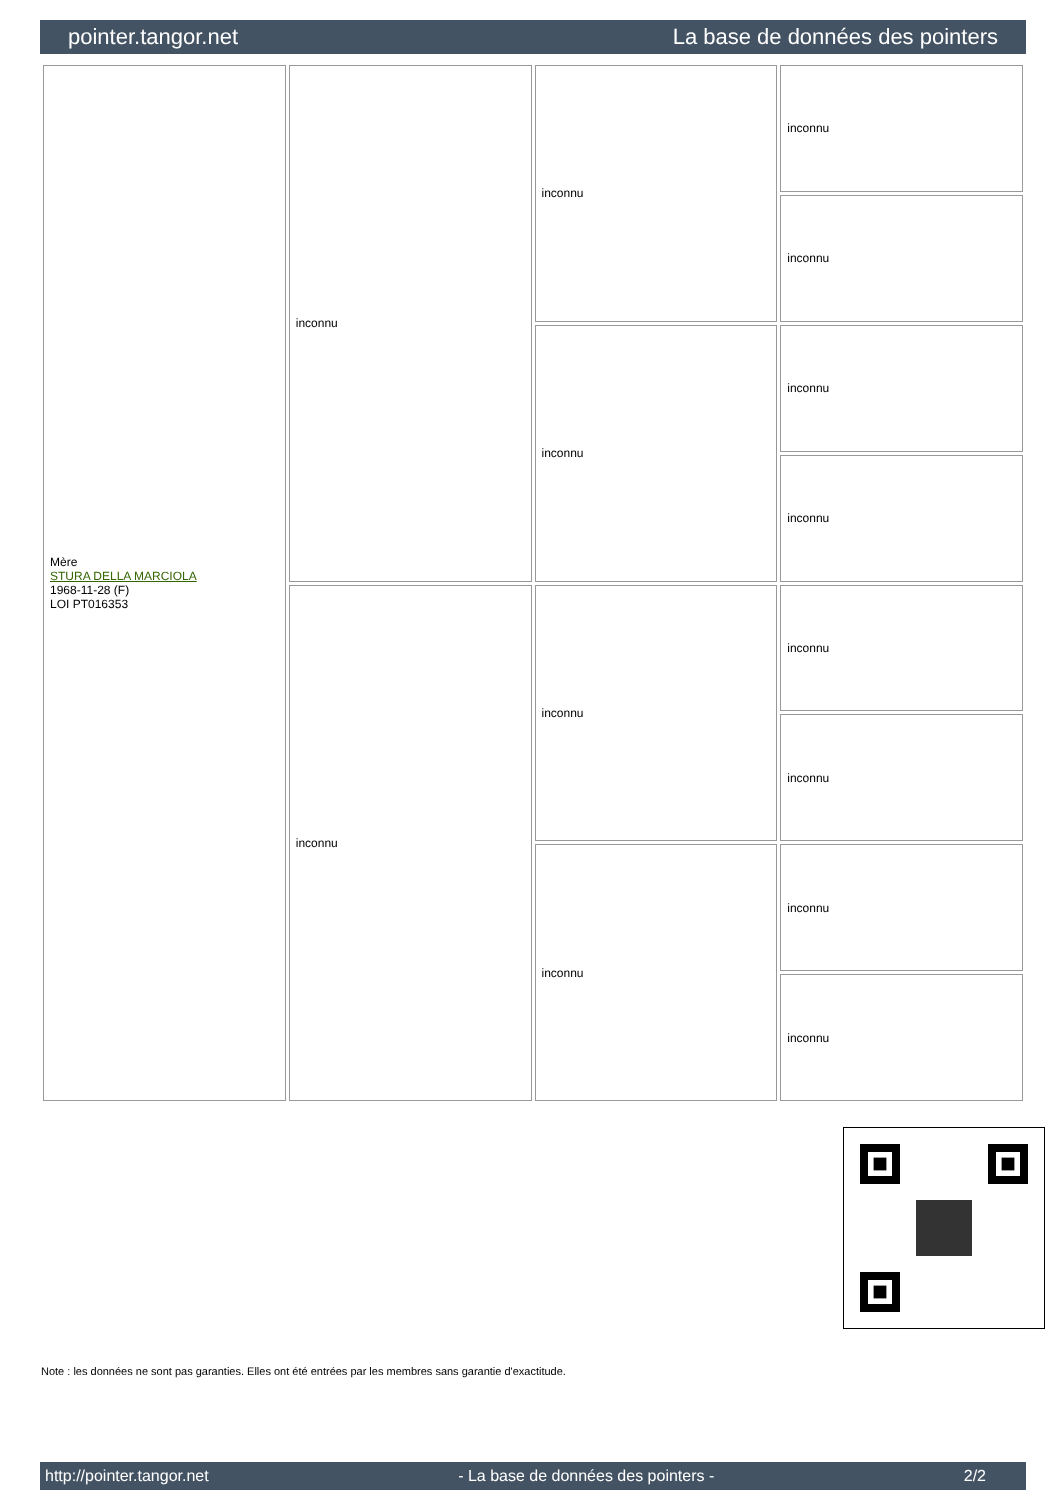pointer.tangor.net La base de données des pointers
| Mère STURA DELLA MARCIOLA 1968-11-28 (F) LOI PT016353 | inconnu | inconnu | inconnu |
| | | | inconnu |
| | | inconnu | inconnu |
| | | | inconnu |
| | inconnu | inconnu | inconnu |
| | | | inconnu |
| | | inconnu | inconnu |
| | | | inconnu |
Note : les données ne sont pas garanties. Elles ont été entrées par les membres sans garantie d'exactitude.
http://pointer.tangor.net - La base de données des pointers - 2/2